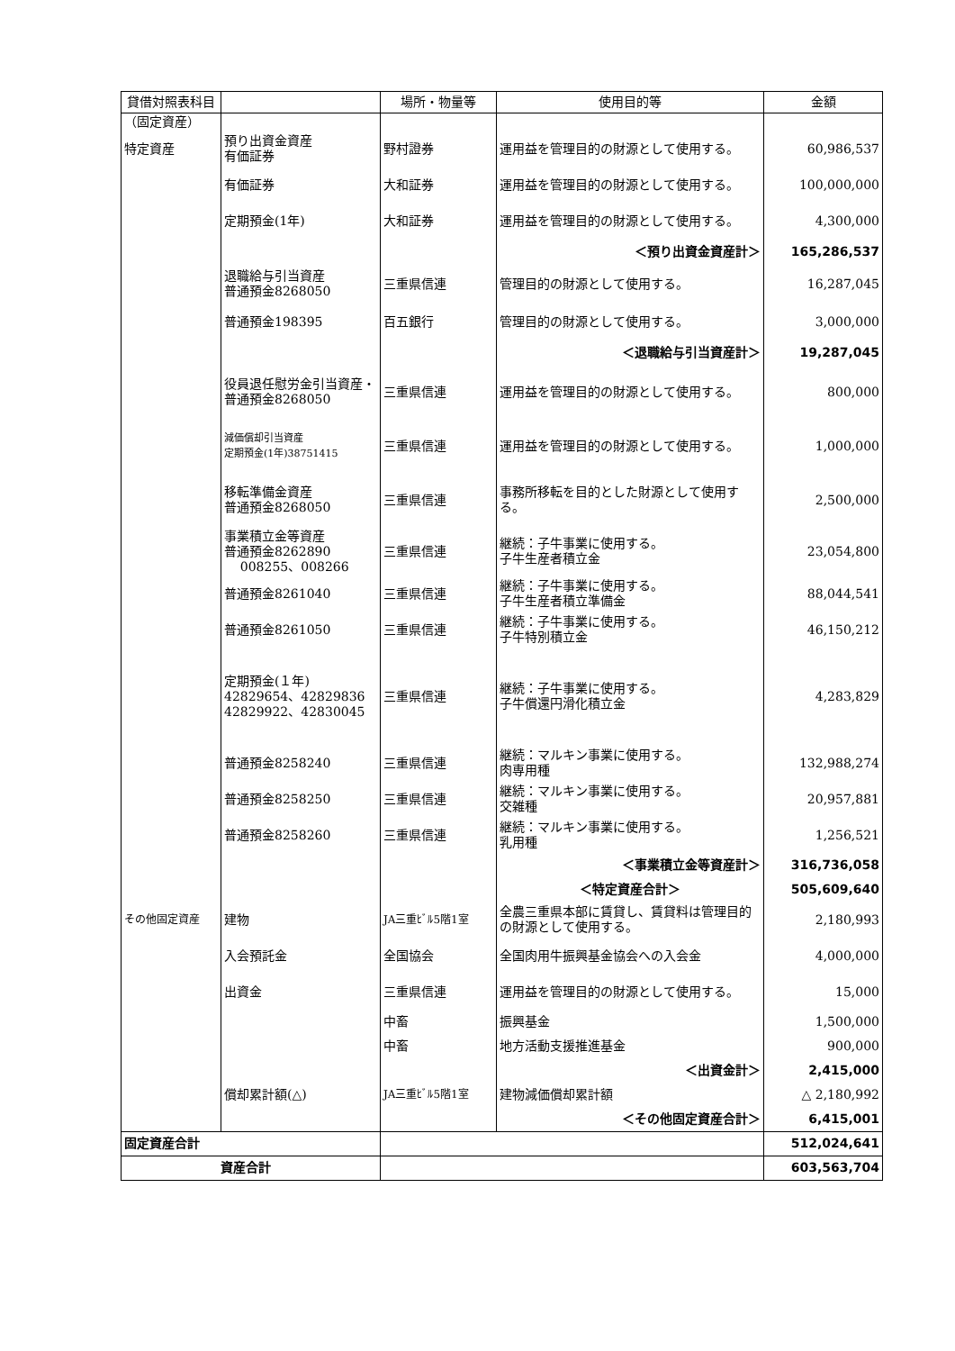| 貸借対照表科目 | | 場所・物量等 | 使用目的等 | 金額 |
| --- | --- | --- | --- | --- |
| （固定資産） | | | | |
| 特定資産 | 預り出資金資産 有価証券 | 野村證券 | 運用益を管理目的の財源として使用する。 | 60,986,537 |
| | 有価証券 | 大和証券 | 運用益を管理目的の財源として使用する。 | 100,000,000 |
| | 定期預金(1年) | 大和証券 | 運用益を管理目的の財源として使用する。 | 4,300,000 |
| | | | ＜預り出資金資産計＞ | 165,286,537 |
| | 退職給与引当資産 普通預金8268050 | 三重県信連 | 管理目的の財源として使用する。 | 16,287,045 |
| | 普通預金198395 | 百五銀行 | 管理目的の財源として使用する。 | 3,000,000 |
| | | | ＜退職給与引当資産計＞ | 19,287,045 |
| | 役員退任慰労金引当資産・普通預金8268050 | 三重県信連 | 運用益を管理目的の財源として使用する。 | 800,000 |
| | 減価償却引当資産 定期預金(1年)38751415 | 三重県信連 | 運用益を管理目的の財源として使用する。 | 1,000,000 |
| | 移転準備金資産 普通預金8268050 | 三重県信連 | 事務所移転を目的とした財源として使用する。 | 2,500,000 |
| | 事業積立金等資産 普通預金8262890 008255、008266 | 三重県信連 | 継続：子牛事業に使用する。 子牛生産者積立金 | 23,054,800 |
| | 普通預金8261040 | 三重県信連 | 継続：子牛事業に使用する。 子牛生産者積立準備金 | 88,044,541 |
| | 普通預金8261050 | 三重県信連 | 継続：子牛事業に使用する。 子牛特別積立金 | 46,150,212 |
| | 定期預金(１年) 42829654、42829836 42829922、42830045 | 三重県信連 | 継続：子牛事業に使用する。 子牛償還円滑化積立金 | 4,283,829 |
| | 普通預金8258240 | 三重県信連 | 継続：マルキン事業に使用する。 肉専用種 | 132,988,274 |
| | 普通預金8258250 | 三重県信連 | 継続：マルキン事業に使用する。 交雑種 | 20,957,881 |
| | 普通預金8258260 | 三重県信連 | 継続：マルキン事業に使用する。 乳用種 | 1,256,521 |
| | | | ＜事業積立金等資産計＞ | 316,736,058 |
| | | | ＜特定資産合計＞ | 505,609,640 |
| その他固定資産 | 建物 | JA三重ﾋﾞﾙ5階1室 | 全農三重県本部に賃貸し、賃貸料は管理目的の財源として使用する。 | 2,180,993 |
| | 入会預託金 | 全国協会 | 全国肉用牛振興基金協会への入会金 | 4,000,000 |
| | 出資金 | 三重県信連 | 運用益を管理目的の財源として使用する。 | 15,000 |
| | | 中畜 | 振興基金 | 1,500,000 |
| | | 中畜 | 地方活動支援推進基金 | 900,000 |
| | | | ＜出資金計＞ | 2,415,000 |
| | 償却累計額(△) | JA三重ﾋﾞﾙ5階1室 | 建物減価償却累計額 | △ 2,180,992 |
| | | | ＜その他固定資産合計＞ | 6,415,001 |
| 固定資産合計 | | | | 512,024,641 |
| 資産合計 | | | | 603,563,704 |